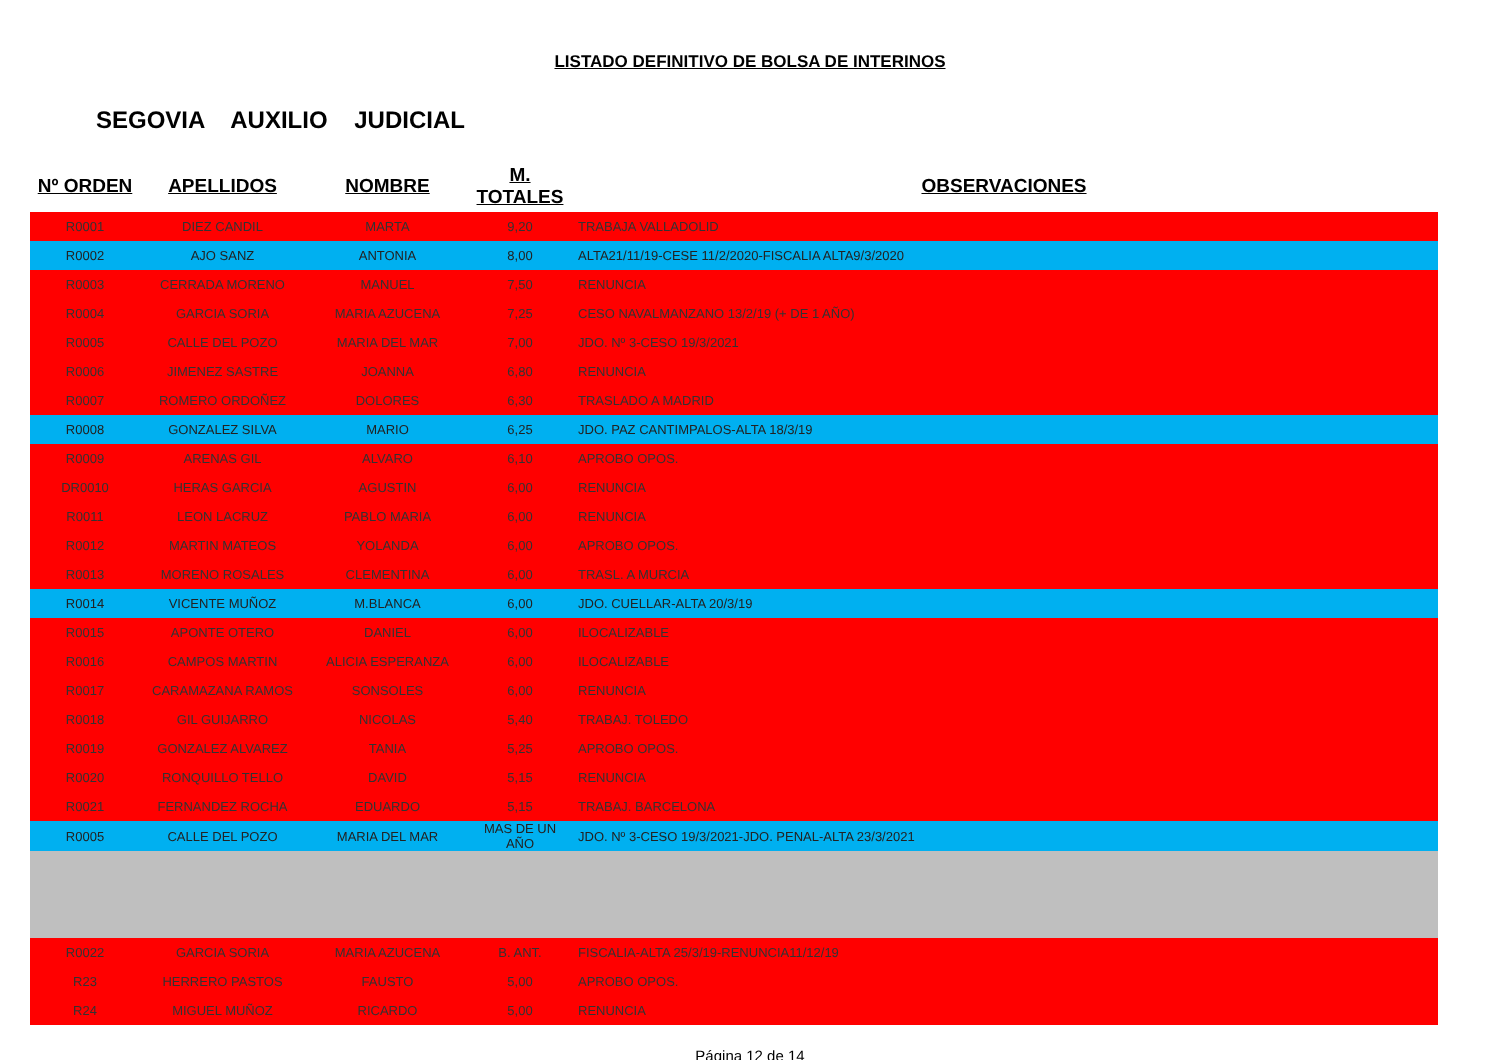LISTADO DEFINITIVO DE BOLSA DE INTERINOS
SEGOVIA AUXILIO JUDICIAL
| Nº ORDEN | APELLIDOS | NOMBRE | M. TOTALES | OBSERVACIONES |
| --- | --- | --- | --- | --- |
| R0001 | DIEZ CANDIL | MARTA | 9,20 | TRABAJA VALLADOLID |
| R0002 | AJO SANZ | ANTONIA | 8,00 | ALTA21/11/19-CESE 11/2/2020-FISCALIA ALTA9/3/2020 |
| R0003 | CERRADA MORENO | MANUEL | 7,50 | RENUNCIA |
| R0004 | GARCIA SORIA | MARIA AZUCENA | 7,25 | CESO NAVALMANZANO 13/2/19 (+ DE 1 AÑO) |
| R0005 | CALLE DEL POZO | MARIA DEL MAR | 7,00 | JDO. Nº 3-CESO 19/3/2021 |
| R0006 | JIMENEZ SASTRE | JOANNA | 6,80 | RENUNCIA |
| R0007 | ROMERO ORDOÑEZ | DOLORES | 6,30 | TRASLADO A MADRID |
| R0008 | GONZALEZ SILVA | MARIO | 6,25 | JDO. PAZ CANTIMPALOS-ALTA 18/3/19 |
| R0009 | ARENAS GIL | ALVARO | 6,10 | APROBO OPOS. |
| DR0010 | HERAS GARCIA | AGUSTIN | 6,00 | RENUNCIA |
| R0011 | LEON LACRUZ | PABLO MARIA | 6,00 | RENUNCIA |
| R0012 | MARTIN MATEOS | YOLANDA | 6,00 | APROBO OPOS. |
| R0013 | MORENO ROSALES | CLEMENTINA | 6,00 | TRASL. A MURCIA |
| R0014 | VICENTE MUÑOZ | M.BLANCA | 6,00 | JDO. CUELLAR-ALTA 20/3/19 |
| R0015 | APONTE OTERO | DANIEL | 6,00 | ILOCALIZABLE |
| R0016 | CAMPOS MARTIN | ALICIA ESPERANZA | 6,00 | ILOCALIZABLE |
| R0017 | CARAMAZANA RAMOS | SONSOLES | 6,00 | RENUNCIA |
| R0018 | GIL GUIJARRO | NICOLAS | 5,40 | TRABAJ. TOLEDO |
| R0019 | GONZALEZ ALVAREZ | TANIA | 5,25 | APROBO OPOS. |
| R0020 | RONQUILLO TELLO | DAVID | 5,15 | RENUNCIA |
| R0021 | FERNANDEZ ROCHA | EDUARDO | 5,15 | TRABAJ. BARCELONA |
| R0005 | CALLE DEL POZO | MARIA DEL MAR | MAS DE UN AÑO | JDO. Nº 3-CESO 19/3/2021-JDO. PENAL-ALTA 23/3/2021 |
| R0022 | GARCIA SORIA | MARIA AZUCENA | B. ANT. | FISCALIA-ALTA 25/3/19-RENUNCIA11/12/19 |
| R23 | HERRERO PASTOS | FAUSTO | 5,00 | APROBO OPOS. |
| R24 | MIGUEL MUÑOZ | RICARDO | 5,00 | RENUNCIA |
Página 12 de 14